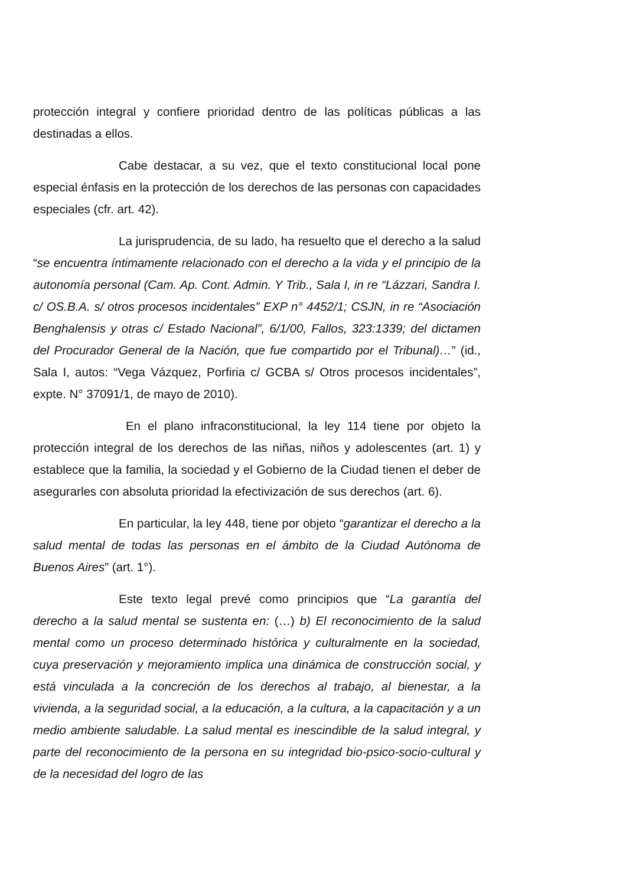protección integral y confiere prioridad dentro de las políticas públicas a las destinadas a ellos.
Cabe destacar, a su vez, que el texto constitucional local pone especial énfasis en la protección de los derechos de las personas con capacidades especiales (cfr. art. 42).
La jurisprudencia, de su lado, ha resuelto que el derecho a la salud “se encuentra íntimamente relacionado con el derecho a la vida y el principio de la autonomía personal (Cam. Ap. Cont. Admin. Y Trib., Sala I, in re “Lázzari, Sandra I. c/ OS.B.A. s/ otros procesos incidentales” EXP n° 4452/1; CSJN, in re “Asociación Benghalensis y otras c/ Estado Nacional”, 6/1/00, Fallos, 323:1339; del dictamen del Procurador General de la Nación, que fue compartido por el Tribunal)…” (id., Sala I, autos: “Vega Vázquez, Porfiria c/ GCBA s/ Otros procesos incidentales”, expte. N° 37091/1, de mayo de 2010).
En el plano infraconstitucional, la ley 114 tiene por objeto la protección integral de los derechos de las niñas, niños y adolescentes (art. 1) y establece que la familia, la sociedad y el Gobierno de la Ciudad tienen el deber de asegurarles con absoluta prioridad la efectivización de sus derechos (art. 6).
En particular, la ley 448, tiene por objeto “garantizar el derecho a la salud mental de todas las personas en el ámbito de la Ciudad Autónoma de Buenos Aires” (art. 1°).
Este texto legal prevé como principios que “La garantía del derecho a la salud mental se sustenta en: (…) b) El reconocimiento de la salud mental como un proceso determinado histórica y culturalmente en la sociedad, cuya preservación y mejoramiento implica una dinámica de construcción social, y está vinculada a la concreción de los derechos al trabajo, al bienestar, a la vivienda, a la seguridad social, a la educación, a la cultura, a la capacitación y a un medio ambiente saludable. La salud mental es inescindible de la salud integral, y parte del reconocimiento de la persona en su integridad bio-psico-socio-cultural y de la necesidad del logro de las